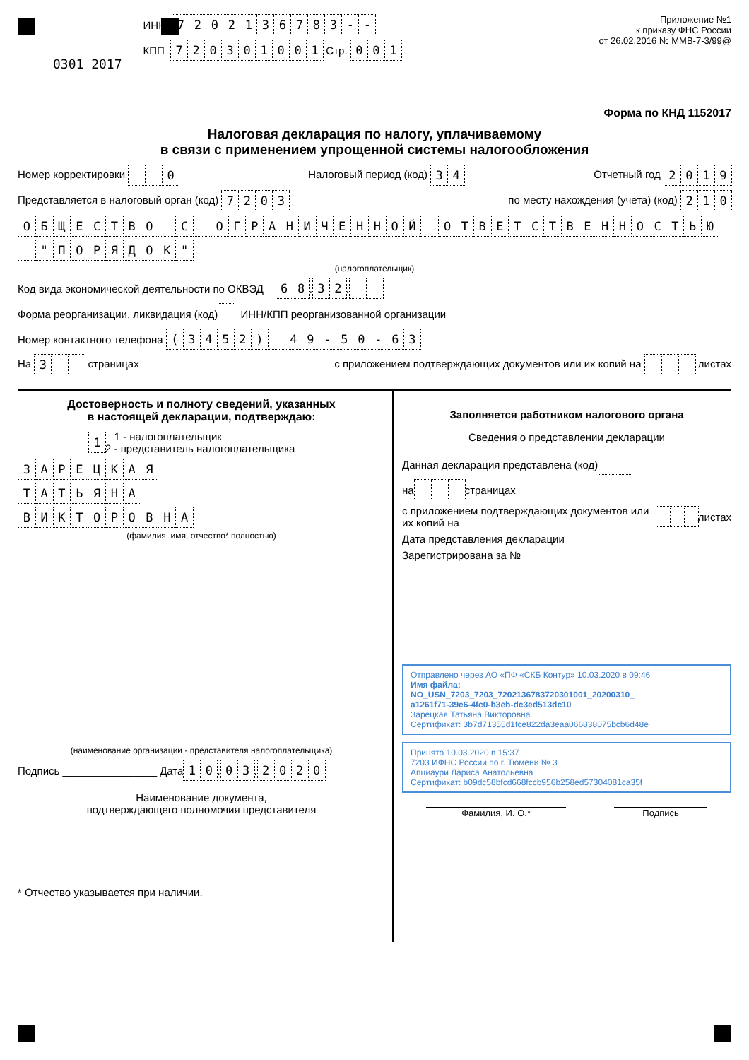0301 2017
ИНН 7202136783 - -
КПП 720301001 Стр. 001
Приложение №1
к приказу ФНС России
от 26.02.2016 № ММВ-7-3/99@
Форма по КНД 1152017
Налоговая декларация по налогу, уплачиваемому
в связи с применением упрощенной системы налогообложения
Номер корректировки 0 Налоговый период (код) 3 4 Отчетный год 2019
Представляется в налоговый орган (код) 7203 по месту нахождения (учета) (код) 2 1 0
ОБЩЕСТВО С ОГРАНИЧЕННОЙ ОТВЕТСТВЕННОСТЬЮ
" ПОРЯДОК "
(налогоплательщик)
Код вида экономической деятельности по ОКВЭД 68 . 32 .
Форма реорганизации, ликвидация (код) ИНН/КПП реорганизованной организации
Номер контактного телефона (3452) 49 - 50 - 63
На 3 страницах с приложением подтверждающих документов или их копий на листах
Достоверность и полноту сведений, указанных
в настоящей декларации, подтверждаю:
1 1 - налогоплательщик
2 - представитель налогоплательщика
ЗАРЕЦКАЯ
ТАТЬЯНА
ВИКТОРОВНА
(фамилия, имя, отчество* полностью)
(наименование организации - представителя налогоплательщика)
Подпись ________________ Дата 10 . 03 . 2020
Наименование документа,
подтверждающего полномочия представителя
* Отчество указывается при наличии.
Заполняется работником налогового органа
Сведения о представлении декларации
Данная декларация представлена (код)
на страницах
с приложением подтверждающих документов или их копий на листах
Дата представления декларации
Зарегистрирована за №
Отправлено через АО «ПФ «СКБ Контур» 10.03.2020 в 09:46
Имя файла:
NO_USN_7203_7203_7202136783720301001_20200310_
a1261f71-39e6-4fc0-b3eb-dc3ed513dc10
Зарецкая Татьяна Викторовна
Сертификат: 3b7d71355d1fce822da3eaa066838075bcb6d48e
Принято 10.03.2020 в 15:37
7203 ИФНС России по г. Тюмени № 3
Апциаури Лариса Анатольевна
Сертификат: b09dc58bfcd668fccb956b258ed57304081ca35f
Фамилия, И. О.* Подпись